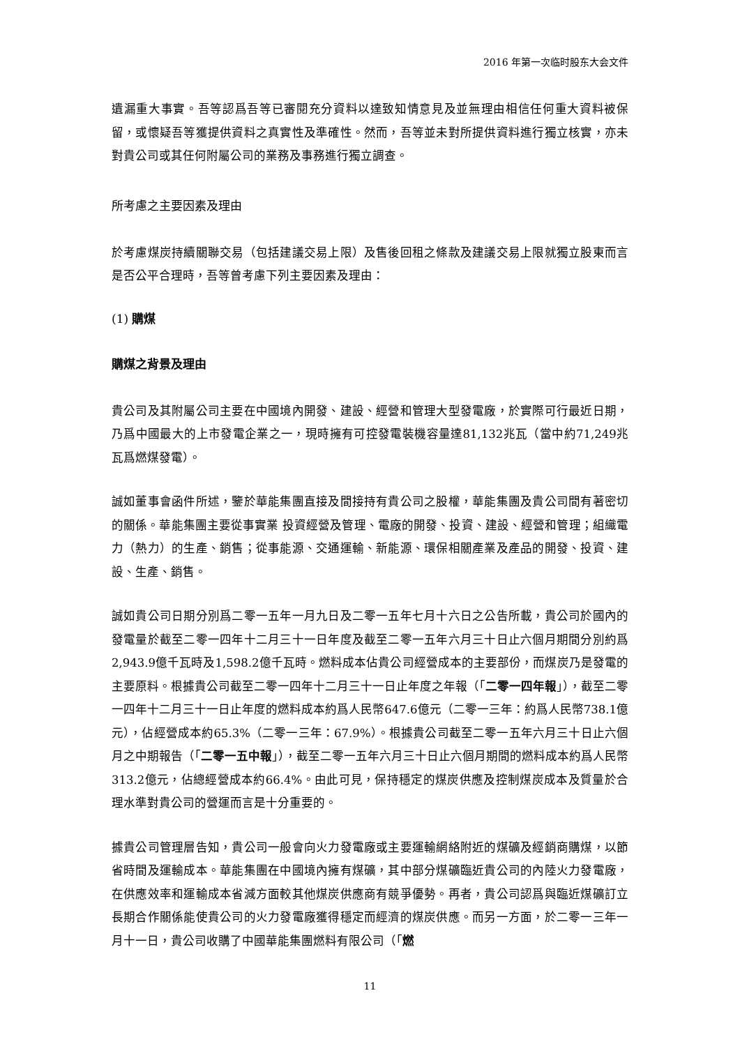2016 年第一次临时股东大会文件
遺漏重大事實。吾等認爲吾等已審閱充分資料以達致知情意見及並無理由相信任何重大資料被保留，或懷疑吾等獲提供資料之真實性及準確性。然而，吾等並未對所提供資料進行獨立核實，亦未對貴公司或其任何附屬公司的業務及事務進行獨立調查。
所考慮之主要因素及理由
於考慮煤炭持續關聯交易（包括建議交易上限）及售後回租之條款及建議交易上限就獨立股東而言是否公平合理時，吾等曾考慮下列主要因素及理由：
(1) 購煤
購煤之背景及理由
貴公司及其附屬公司主要在中國境內開發、建設、經營和管理大型發電廠，於實際可行最近日期，乃爲中國最大的上市發電企業之一，現時擁有可控發電裝機容量達81,132兆瓦（當中約71,249兆瓦爲燃煤發電）。
誠如董事會函件所述，鑒於華能集團直接及間接持有貴公司之股權，華能集團及貴公司間有著密切的關係。華能集團主要從事實業 投資經營及管理、電廠的開發、投資、建設、經營和管理；組織電力（熱力）的生產、銷售；從事能源、交通運輸、新能源、環保相關產業及產品的開發、投資、建設、生產、銷售。
誠如貴公司日期分別爲二零一五年一月九日及二零一五年七月十六日之公告所載，貴公司於國內的發電量於截至二零一四年十二月三十一日年度及截至二零一五年六月三十日止六個月期間分別約爲2,943.9億千瓦時及1,598.2億千瓦時。燃料成本佔貴公司經營成本的主要部份，而煤炭乃是發電的主要原料。根據貴公司截至二零一四年十二月三十一日止年度之年報（「二零一四年報」），截至二零一四年十二月三十一日止年度的燃料成本約爲人民幣647.6億元（二零一三年：約爲人民幣738.1億元），佔經營成本約65.3%（二零一三年：67.9%）。根據貴公司截至二零一五年六月三十日止六個月之中期報告（「二零一五中報」），截至二零一五年六月三十日止六個月期間的燃料成本約爲人民幣313.2億元，佔總經營成本約66.4%。由此可見，保持穩定的煤炭供應及控制煤炭成本及質量於合理水準對貴公司的營運而言是十分重要的。
據貴公司管理層告知，貴公司一般會向火力發電廠或主要運輸網絡附近的煤礦及經銷商購煤，以節省時間及運輸成本。華能集團在中國境內擁有煤礦，其中部分煤礦臨近貴公司的內陸火力發電廠，在供應效率和運輸成本省減方面較其他煤炭供應商有競爭優勢。再者，貴公司認爲與臨近煤礦訂立長期合作關係能使貴公司的火力發電廠獲得穩定而經濟的煤炭供應。而另一方面，於二零一三年一月十一日，貴公司收購了中國華能集團燃料有限公司（「燃
11